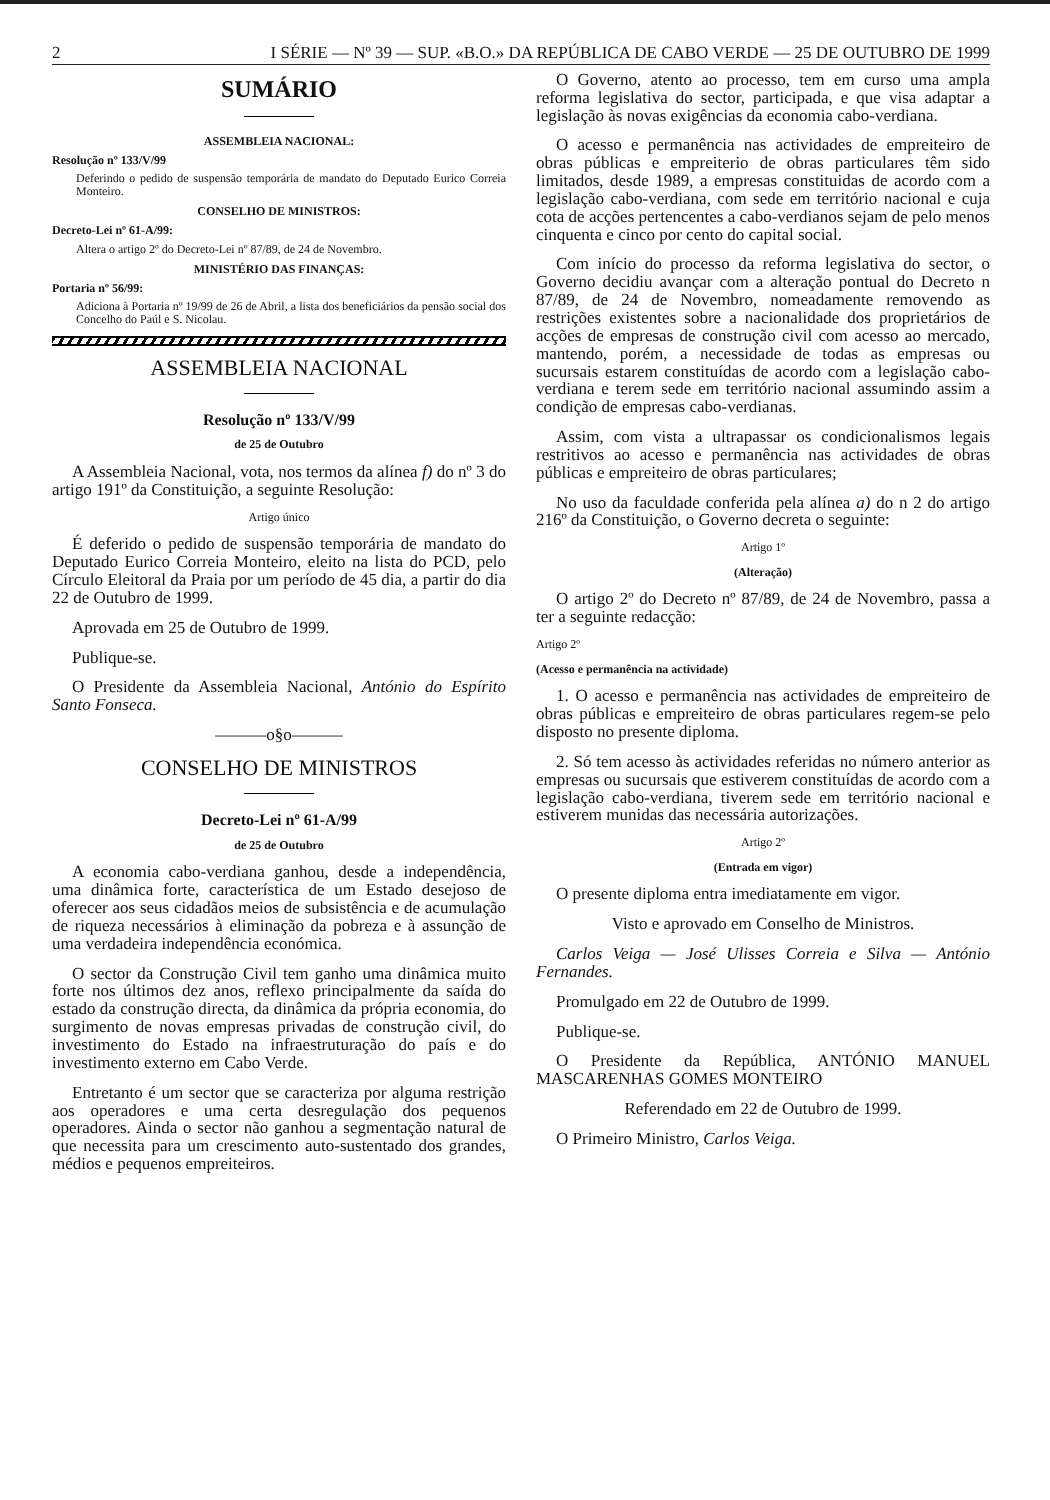2 I SÉRIE — Nº 39 — SUP. «B.O.» DA REPÚBLICA DE CABO VERDE — 25 DE OUTUBRO DE 1999
SUMÁRIO
ASSEMBLEIA NACIONAL:
Resolução nº 133/V/99
Deferindo o pedido de suspensão temporária de mandato do Deputado Eurico Correia Monteiro.
CONSELHO DE MINISTROS:
Decreto-Lei nº 61-A/99:
Altera o artigo 2º do Decreto-Lei nº 87/89, de 24 de Novembro.
MINISTÉRIO DAS FINANÇAS:
Portaria nº 56/99:
Adiciona à Portaria nº 19/99 de 26 de Abril, a lista dos beneficiários da pensão social dos Concelho do Paúl e S. Nicolau.
ASSEMBLEIA NACIONAL
Resolução nº 133/V/99
de 25 de Outubro
A Assembleia Nacional, vota, nos termos da alínea f) do nº 3 do artigo 191º da Constituição, a seguinte Resolução:
Artigo único
É deferido o pedido de suspensão temporária de mandato do Deputado Eurico Correia Monteiro, eleito na lista do PCD, pelo Círculo Eleitoral da Praia por um período de 45 dia, a partir do dia 22 de Outubro de 1999.
Aprovada em 25 de Outubro de 1999.
Publique-se.
O Presidente da Assembleia Nacional, António do Espírito Santo Fonseca.
———o§o———
CONSELHO DE MINISTROS
Decreto-Lei nº 61-A/99
de 25 de Outubro
A economia cabo-verdiana ganhou, desde a independência, uma dinâmica forte, característica de um Estado desejoso de oferecer aos seus cidadãos meios de subsistência e de acumulação de riqueza necessários à eliminação da pobreza e à assunção de uma verdadeira independência económica.
O sector da Construção Civil tem ganho uma dinâmica muito forte nos últimos dez anos, reflexo principalmente da saída do estado da construção directa, da dinâmica da própria economia, do surgimento de novas empresas privadas de construção civil, do investimento do Estado na infraestruturação do país e do investimento externo em Cabo Verde.
Entretanto é um sector que se caracteriza por alguma restrição aos operadores e uma certa desregulação dos pequenos operadores. Ainda o sector não ganhou a segmentação natural de que necessita para um crescimento auto-sustentado dos grandes, médios e pequenos empreiteiros.
O Governo, atento ao processo, tem em curso uma ampla reforma legislativa do sector, participada, e que visa adaptar a legislação às novas exigências da economia cabo-verdiana.
O acesso e permanência nas actividades de empreiteiro de obras públicas e empreiterio de obras particulares têm sido limitados, desde 1989, a empresas constituidas de acordo com a legislação cabo-verdiana, com sede em território nacional e cuja cota de acções pertencentes a cabo-verdianos sejam de pelo menos cinquenta e cinco por cento do capital social.
Com início do processo da reforma legislativa do sector, o Governo decidiu avançar com a alteração pontual do Decreto n 87/89, de 24 de Novembro, nomeadamente removendo as restrições existentes sobre a nacionalidade dos proprietários de acções de empresas de construção civil com acesso ao mercado, mantendo, porém, a necessidade de todas as empresas ou sucursais estarem constituídas de acordo com a legislação cabo-verdiana e terem sede em território nacional assumindo assim a condição de empresas cabo-verdianas.
Assim, com vista a ultrapassar os condicionalismos legais restritivos ao acesso e permanência nas actividades de obras públicas e empreiteiro de obras particulares;
No uso da faculdade conferida pela alínea a) do n 2 do artigo 216º da Constituição, o Governo decreta o seguinte:
Artigo 1º
(Alteração)
O artigo 2º do Decreto nº 87/89, de 24 de Novembro, passa a ter a seguinte redacção:
Artigo 2º
(Acesso e permanência na actividade)
1. O acesso e permanência nas actividades de empreiteiro de obras públicas e empreiteiro de obras particulares regem-se pelo disposto no presente diploma.
2. Só tem acesso às actividades referidas no número anterior as empresas ou sucursais que estiverem constituídas de acordo com a legislação cabo-verdiana, tiverem sede em território nacional e estiverem munidas das necessária autorizações.
Artigo 2º
(Entrada em vigor)
O presente diploma entra imediatamente em vigor.
Visto e aprovado em Conselho de Ministros.
Carlos Veiga — José Ulisses Correia e Silva — António Fernandes.
Promulgado em 22 de Outubro de 1999.
Publique-se.
O Presidente da República, ANTÓNIO MANUEL MASCARENHAS GOMES MONTEIRO
Referendado em 22 de Outubro de 1999.
O Primeiro Ministro, Carlos Veiga.